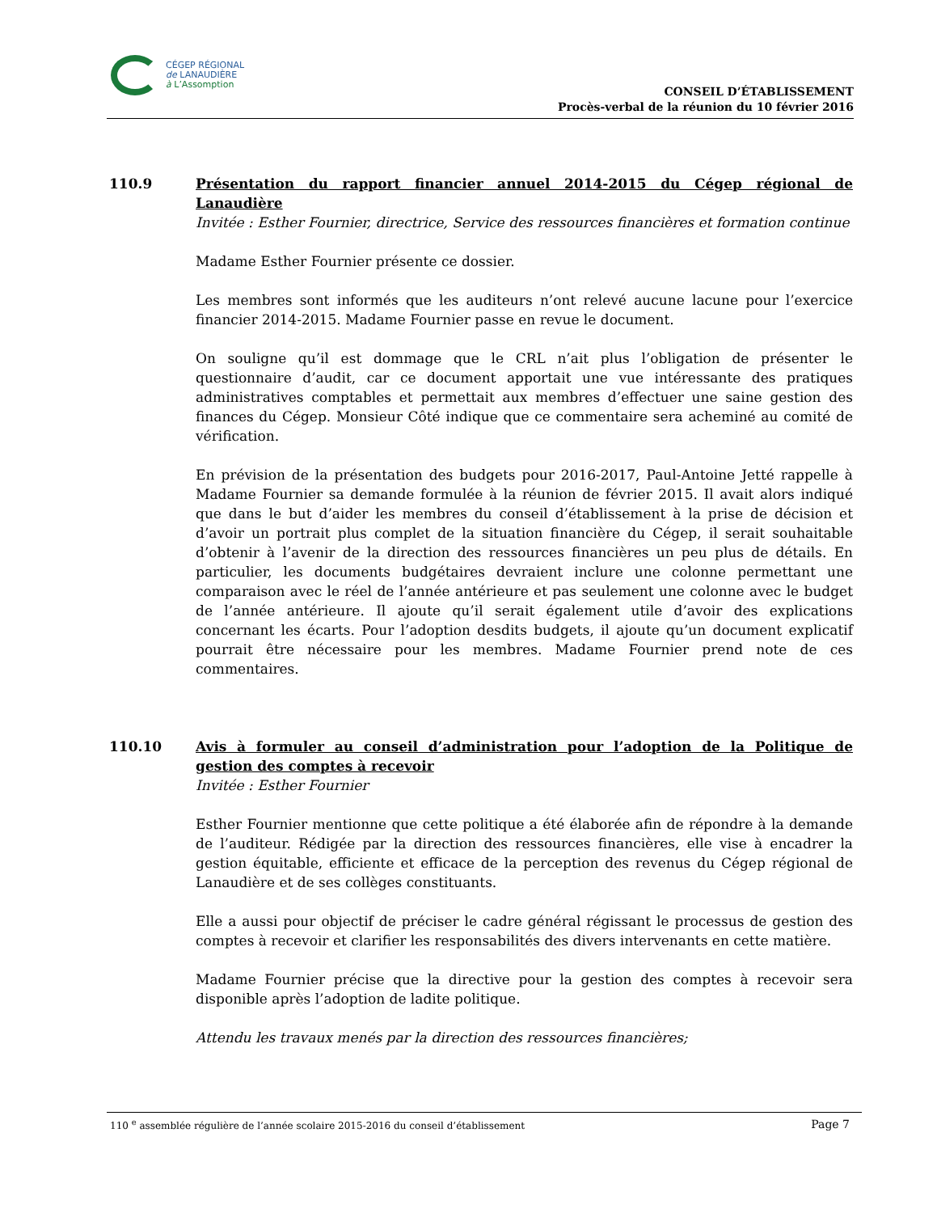CÉGEP RÉGIONAL
de LANAUDIÈRE
à L’Assomption
CONSEIL D’ÉTABLISSEMENT
Procès-verbal de la réunion du 10 février 2016
110.9 Présentation du rapport financier annuel 2014-2015 du Cégep régional de Lanaudière
Invitée : Esther Fournier, directrice, Service des ressources financières et formation continue
Madame Esther Fournier présente ce dossier.
Les membres sont informés que les auditeurs n’ont relevé aucune lacune pour l’exercice financier 2014-2015. Madame Fournier passe en revue le document.
On souligne qu’il est dommage que le CRL n’ait plus l’obligation de présenter le questionnaire d’audit, car ce document apportait une vue intéressante des pratiques administratives comptables et permettait aux membres d’effectuer une saine gestion des finances du Cégep. Monsieur Côté indique que ce commentaire sera acheminé au comité de vérification.
En prévision de la présentation des budgets pour 2016-2017, Paul-Antoine Jetté rappelle à Madame Fournier sa demande formulée à la réunion de février 2015. Il avait alors indiqué que dans le but d’aider les membres du conseil d’établissement à la prise de décision et d’avoir un portrait plus complet de la situation financière du Cégep, il serait souhaitable d’obtenir à l’avenir de la direction des ressources financières un peu plus de détails. En particulier, les documents budgétaires devraient inclure une colonne permettant une comparaison avec le réel de l’année antérieure et pas seulement une colonne avec le budget de l’année antérieure. Il ajoute qu’il serait également utile d’avoir des explications concernant les écarts. Pour l’adoption desdits budgets, il ajoute qu’un document explicatif pourrait être nécessaire pour les membres. Madame Fournier prend note de ces commentaires.
110.10 Avis à formuler au conseil d’administration pour l’adoption de la Politique de gestion des comptes à recevoir
Invitée : Esther Fournier
Esther Fournier mentionne que cette politique a été élaborée afin de répondre à la demande de l’auditeur. Rédigée par la direction des ressources financières, elle vise à encadrer la gestion équitable, efficiente et efficace de la perception des revenus du Cégep régional de Lanaudière et de ses collèges constituants.
Elle a aussi pour objectif de préciser le cadre général régissant le processus de gestion des comptes à recevoir et clarifier les responsabilités des divers intervenants en cette matière.
Madame Fournier précise que la directive pour la gestion des comptes à recevoir sera disponible après l’adoption de ladite politique.
Attendu les travaux menés par la direction des ressources financières;
110 <sup>e</sup> assemblée régulière de l’année scolaire 2015-2016 du conseil d’établissement Page 7